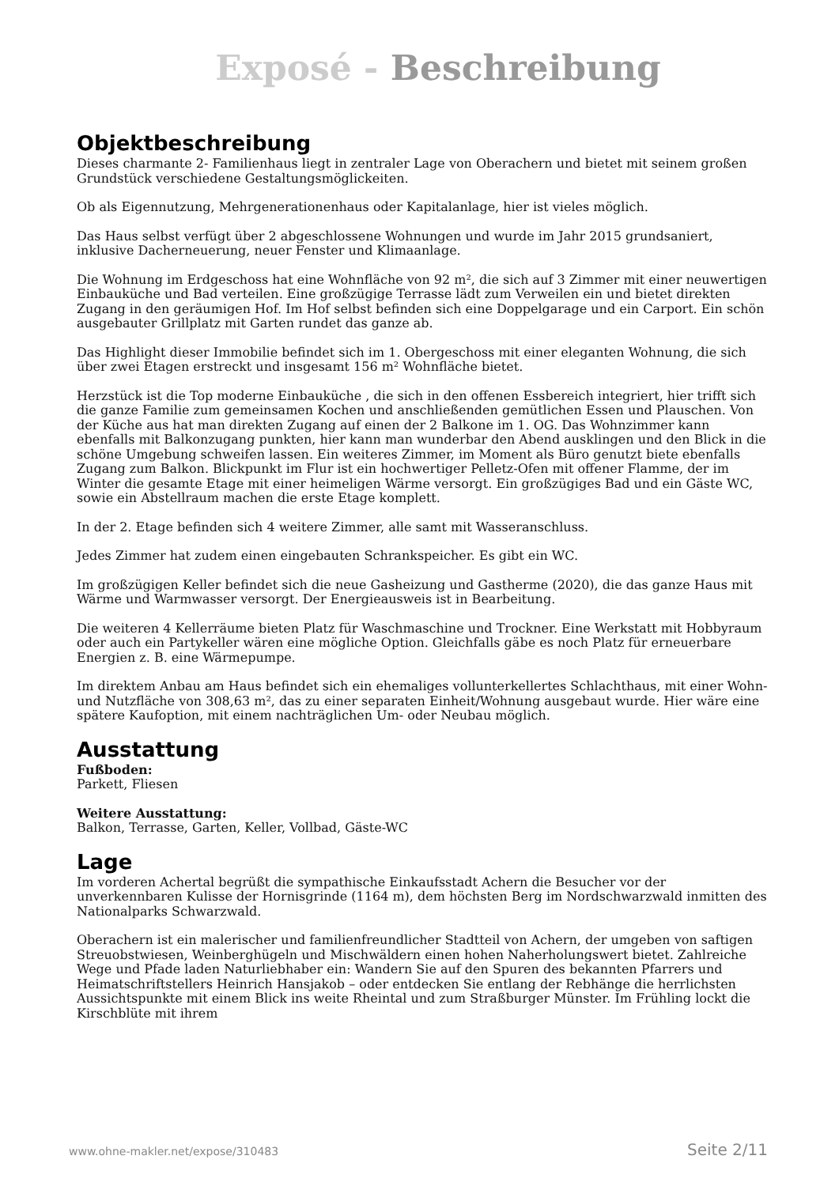Exposé - Beschreibung
Objektbeschreibung
Dieses charmante 2- Familienhaus liegt in zentraler Lage von Oberachern und bietet mit seinem großen Grundstück verschiedene Gestaltungsmöglickeiten.
Ob als Eigennutzung, Mehrgenerationenhaus oder Kapitalanlage, hier ist vieles möglich.
Das Haus selbst verfügt über 2 abgeschlossene Wohnungen und wurde im Jahr 2015 grundsaniert, inklusive Dacherneuerung, neuer Fenster und Klimaanlage.
Die Wohnung im Erdgeschoss hat eine Wohnfläche von 92 m², die sich auf 3 Zimmer mit einer neuwertigen Einbauküche und Bad verteilen. Eine großzügige Terrasse lädt zum Verweilen ein und bietet direkten Zugang in den geräumigen Hof. Im Hof selbst befinden sich eine Doppelgarage und ein Carport. Ein schön ausgebauter Grillplatz mit Garten rundet das ganze ab.
Das Highlight dieser Immobilie befindet sich im 1. Obergeschoss mit einer eleganten Wohnung, die sich über zwei Etagen erstreckt und insgesamt 156 m² Wohnfläche bietet.
Herzstück ist die Top moderne Einbauküche , die sich in den offenen Essbereich integriert, hier trifft sich die ganze Familie zum gemeinsamen Kochen und anschließenden gemütlichen Essen und Plauschen. Von der Küche aus hat man direkten Zugang auf einen der 2 Balkone im 1. OG. Das Wohnzimmer kann ebenfalls mit Balkonzugang punkten, hier kann man wunderbar den Abend ausklingen und den Blick in die schöne Umgebung schweifen lassen. Ein weiteres Zimmer, im Moment als Büro genutzt biete ebenfalls Zugang zum Balkon. Blickpunkt im Flur ist ein hochwertiger Pelletz-Ofen mit offener Flamme, der im Winter die gesamte Etage mit einer heimeligen Wärme versorgt. Ein großzügiges Bad und ein Gäste WC, sowie ein Abstellraum machen die erste Etage komplett.
In der 2. Etage befinden sich 4 weitere Zimmer, alle samt mit Wasseranschluss.
Jedes Zimmer hat zudem einen eingebauten Schrankspeicher. Es gibt ein WC.
Im großzügigen Keller befindet sich die neue Gasheizung und Gastherme (2020), die das ganze Haus mit Wärme und Warmwasser versorgt. Der Energieausweis ist in Bearbeitung.
Die weiteren 4 Kellerräume bieten Platz für Waschmaschine und Trockner. Eine Werkstatt mit Hobbyraum oder auch ein Partykeller wären eine mögliche Option. Gleichfalls gäbe es noch Platz für erneuerbare Energien z. B. eine Wärmepumpe.
Im direktem Anbau am Haus befindet sich ein ehemaliges vollunterkellertes Schlachthaus, mit einer Wohn- und Nutzfläche von 308,63 m², das zu einer separaten Einheit/Wohnung ausgebaut wurde. Hier wäre eine spätere Kaufoption, mit einem nachträglichen Um- oder Neubau möglich.
Ausstattung
Fußboden:
Parkett, Fliesen
Weitere Ausstattung:
Balkon, Terrasse, Garten, Keller, Vollbad, Gäste-WC
Lage
Im vorderen Achertal begrüßt die sympathische Einkaufsstadt Achern die Besucher vor der unverkennbaren Kulisse der Hornisgrinde (1164 m), dem höchsten Berg im Nordschwarzwald inmitten des Nationalparks Schwarzwald.
Oberachern ist ein malerischer und familienfreundlicher Stadtteil von Achern, der umgeben von saftigen Streuobstwiesen, Weinberghügeln und Mischwäldern einen hohen Naherholungswert bietet. Zahlreiche Wege und Pfade laden Naturliebhaber ein: Wandern Sie auf den Spuren des bekannten Pfarrers und Heimatschriftstellers Heinrich Hansjakob – oder entdecken Sie entlang der Rebhänge die herrlichsten Aussichtspunkte mit einem Blick ins weite Rheintal und zum Straßburger Münster. Im Frühling lockt die Kirschblüte mit ihrem
www.ohne-makler.net/expose/310483 Seite 2/11